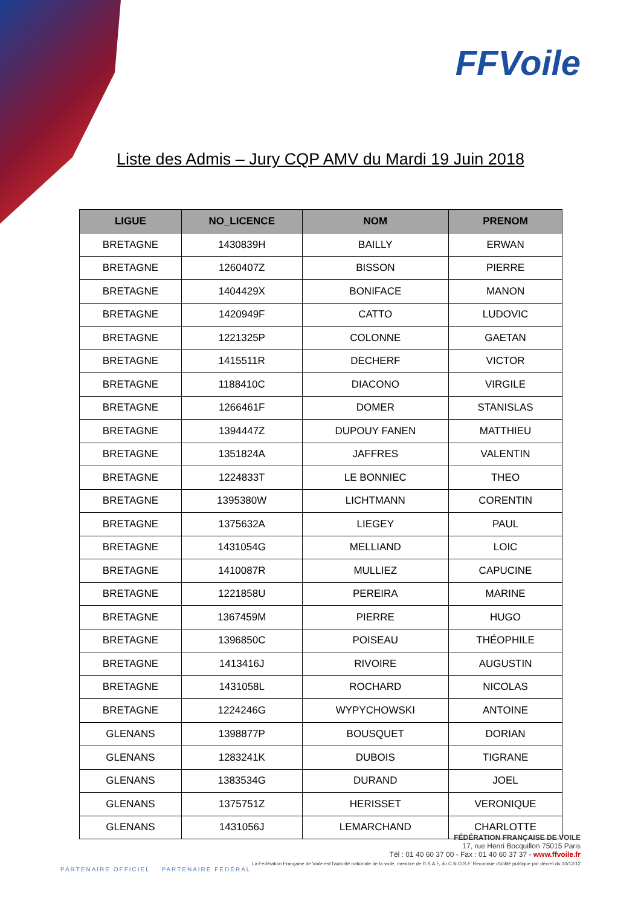FFVoile
Liste des Admis – Jury CQP AMV du Mardi 19 Juin 2018
| LIGUE | NO_LICENCE | NOM | PRENOM |
| --- | --- | --- | --- |
| BRETAGNE | 1430839H | BAILLY | ERWAN |
| BRETAGNE | 1260407Z | BISSON | PIERRE |
| BRETAGNE | 1404429X | BONIFACE | MANON |
| BRETAGNE | 1420949F | CATTO | LUDOVIC |
| BRETAGNE | 1221325P | COLONNE | GAETAN |
| BRETAGNE | 1415511R | DECHERF | VICTOR |
| BRETAGNE | 1188410C | DIACONO | VIRGILE |
| BRETAGNE | 1266461F | DOMER | STANISLAS |
| BRETAGNE | 1394447Z | DUPOUY FANEN | MATTHIEU |
| BRETAGNE | 1351824A | JAFFRES | VALENTIN |
| BRETAGNE | 1224833T | LE BONNIEC | THEO |
| BRETAGNE | 1395380W | LICHTMANN | CORENTIN |
| BRETAGNE | 1375632A | LIEGEY | PAUL |
| BRETAGNE | 1431054G | MELLIAND | LOIC |
| BRETAGNE | 1410087R | MULLIEZ | CAPUCINE |
| BRETAGNE | 1221858U | PEREIRA | MARINE |
| BRETAGNE | 1367459M | PIERRE | HUGO |
| BRETAGNE | 1396850C | POISEAU | THÉOPHILE |
| BRETAGNE | 1413416J | RIVOIRE | AUGUSTIN |
| BRETAGNE | 1431058L | ROCHARD | NICOLAS |
| BRETAGNE | 1224246G | WYPYCHOWSKI | ANTOINE |
| GLENANS | 1398877P | BOUSQUET | DORIAN |
| GLENANS | 1283241K | DUBOIS | TIGRANE |
| GLENANS | 1383534G | DURAND | JOEL |
| GLENANS | 1375751Z | HERISSET | VERONIQUE |
| GLENANS | 1431056J | LEMARCHAND | CHARLOTTE |
PARTENAIRE OFFICIEL PARTENAIRE FÉDÉRAL
FÉDÉRATION FRANÇAISE DE VOILE
17, rue Henri Bocquillon 75015 Paris
Tél : 01 40 60 37 00 - Fax : 01 40 60 37 37 - www.ffvoile.fr
La Fédération Française de Voile est l'autorité nationale de la voile, membre de l'I.S.A.F, du C.N.O.S.F. Reconnue d'utilité publique par décret du 10/12/12